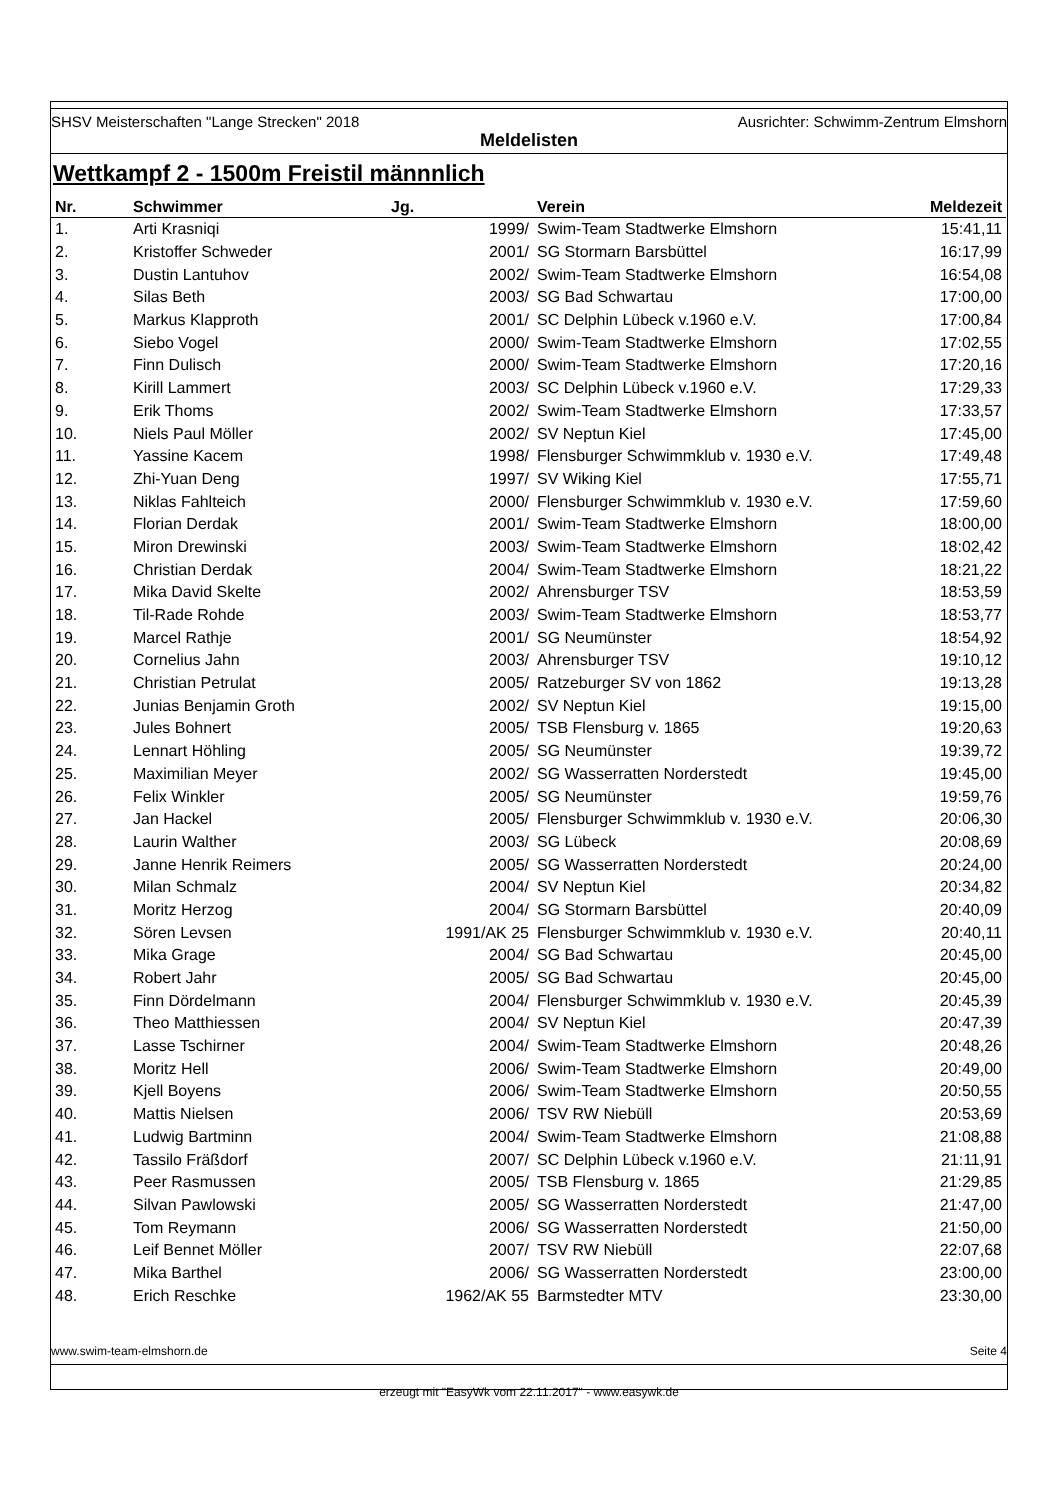SHSV Meisterschaften "Lange Strecken" 2018 Ausrichter: Schwimm-Zentrum Elmshorn
Meldelisten
Wettkampf 2 - 1500m Freistil männnlich
| Nr. | Schwimmer | Jg. | | Verein | Meldezeit |
| --- | --- | --- | --- | --- | --- |
| 1. | Arti Krasniqi | 1999/ | | Swim-Team Stadtwerke Elmshorn | 15:41,11 |
| 2. | Kristoffer Schweder | 2001/ | | SG Stormarn Barsbüttel | 16:17,99 |
| 3. | Dustin Lantuhov | 2002/ | | Swim-Team Stadtwerke Elmshorn | 16:54,08 |
| 4. | Silas Beth | 2003/ | | SG Bad Schwartau | 17:00,00 |
| 5. | Markus Klapproth | 2001/ | | SC Delphin Lübeck v.1960 e.V. | 17:00,84 |
| 6. | Siebo Vogel | 2000/ | | Swim-Team Stadtwerke Elmshorn | 17:02,55 |
| 7. | Finn Dulisch | 2000/ | | Swim-Team Stadtwerke Elmshorn | 17:20,16 |
| 8. | Kirill Lammert | 2003/ | | SC Delphin Lübeck v.1960 e.V. | 17:29,33 |
| 9. | Erik Thoms | 2002/ | | Swim-Team Stadtwerke Elmshorn | 17:33,57 |
| 10. | Niels Paul Möller | 2002/ | | SV Neptun Kiel | 17:45,00 |
| 11. | Yassine Kacem | 1998/ | | Flensburger Schwimmklub v. 1930 e.V. | 17:49,48 |
| 12. | Zhi-Yuan Deng | 1997/ | | SV Wiking Kiel | 17:55,71 |
| 13. | Niklas Fahlteich | 2000/ | | Flensburger Schwimmklub v. 1930 e.V. | 17:59,60 |
| 14. | Florian Derdak | 2001/ | | Swim-Team Stadtwerke Elmshorn | 18:00,00 |
| 15. | Miron Drewinski | 2003/ | | Swim-Team Stadtwerke Elmshorn | 18:02,42 |
| 16. | Christian Derdak | 2004/ | | Swim-Team Stadtwerke Elmshorn | 18:21,22 |
| 17. | Mika David Skelte | 2002/ | | Ahrensburger TSV | 18:53,59 |
| 18. | Til-Rade Rohde | 2003/ | | Swim-Team Stadtwerke Elmshorn | 18:53,77 |
| 19. | Marcel Rathje | 2001/ | | SG Neumünster | 18:54,92 |
| 20. | Cornelius Jahn | 2003/ | | Ahrensburger TSV | 19:10,12 |
| 21. | Christian Petrulat | 2005/ | | Ratzeburger SV von 1862 | 19:13,28 |
| 22. | Junias Benjamin Groth | 2002/ | | SV Neptun Kiel | 19:15,00 |
| 23. | Jules Bohnert | 2005/ | | TSB Flensburg v. 1865 | 19:20,63 |
| 24. | Lennart Höhling | 2005/ | | SG Neumünster | 19:39,72 |
| 25. | Maximilian Meyer | 2002/ | | SG Wasserratten Norderstedt | 19:45,00 |
| 26. | Felix Winkler | 2005/ | | SG Neumünster | 19:59,76 |
| 27. | Jan Hackel | 2005/ | | Flensburger Schwimmklub v. 1930 e.V. | 20:06,30 |
| 28. | Laurin Walther | 2003/ | | SG Lübeck | 20:08,69 |
| 29. | Janne Henrik Reimers | 2005/ | | SG Wasserratten Norderstedt | 20:24,00 |
| 30. | Milan Schmalz | 2004/ | | SV Neptun Kiel | 20:34,82 |
| 31. | Moritz Herzog | 2004/ | | SG Stormarn Barsbüttel | 20:40,09 |
| 32. | Sören Levsen | 1991/AK 25 | | Flensburger Schwimmklub v. 1930 e.V. | 20:40,11 |
| 33. | Mika Grage | 2004/ | | SG Bad Schwartau | 20:45,00 |
| 34. | Robert Jahr | 2005/ | | SG Bad Schwartau | 20:45,00 |
| 35. | Finn Dördelmann | 2004/ | | Flensburger Schwimmklub v. 1930 e.V. | 20:45,39 |
| 36. | Theo Matthiessen | 2004/ | | SV Neptun Kiel | 20:47,39 |
| 37. | Lasse Tschirner | 2004/ | | Swim-Team Stadtwerke Elmshorn | 20:48,26 |
| 38. | Moritz Hell | 2006/ | | Swim-Team Stadtwerke Elmshorn | 20:49,00 |
| 39. | Kjell Boyens | 2006/ | | Swim-Team Stadtwerke Elmshorn | 20:50,55 |
| 40. | Mattis Nielsen | 2006/ | | TSV RW Niebüll | 20:53,69 |
| 41. | Ludwig Bartminn | 2004/ | | Swim-Team Stadtwerke Elmshorn | 21:08,88 |
| 42. | Tassilo Fräßdorf | 2007/ | | SC Delphin Lübeck v.1960 e.V. | 21:11,91 |
| 43. | Peer Rasmussen | 2005/ | | TSB Flensburg v. 1865 | 21:29,85 |
| 44. | Silvan Pawlowski | 2005/ | | SG Wasserratten Norderstedt | 21:47,00 |
| 45. | Tom Reymann | 2006/ | | SG Wasserratten Norderstedt | 21:50,00 |
| 46. | Leif Bennet Möller | 2007/ | | TSV RW Niebüll | 22:07,68 |
| 47. | Mika Barthel | 2006/ | | SG Wasserratten Norderstedt | 23:00,00 |
| 48. | Erich Reschke | 1962/AK 55 | | Barmstedter MTV | 23:30,00 |
www.swim-team-elmshorn.de Seite 4
erzeugt mit "EasyWk vom 22.11.2017" - www.easywk.de